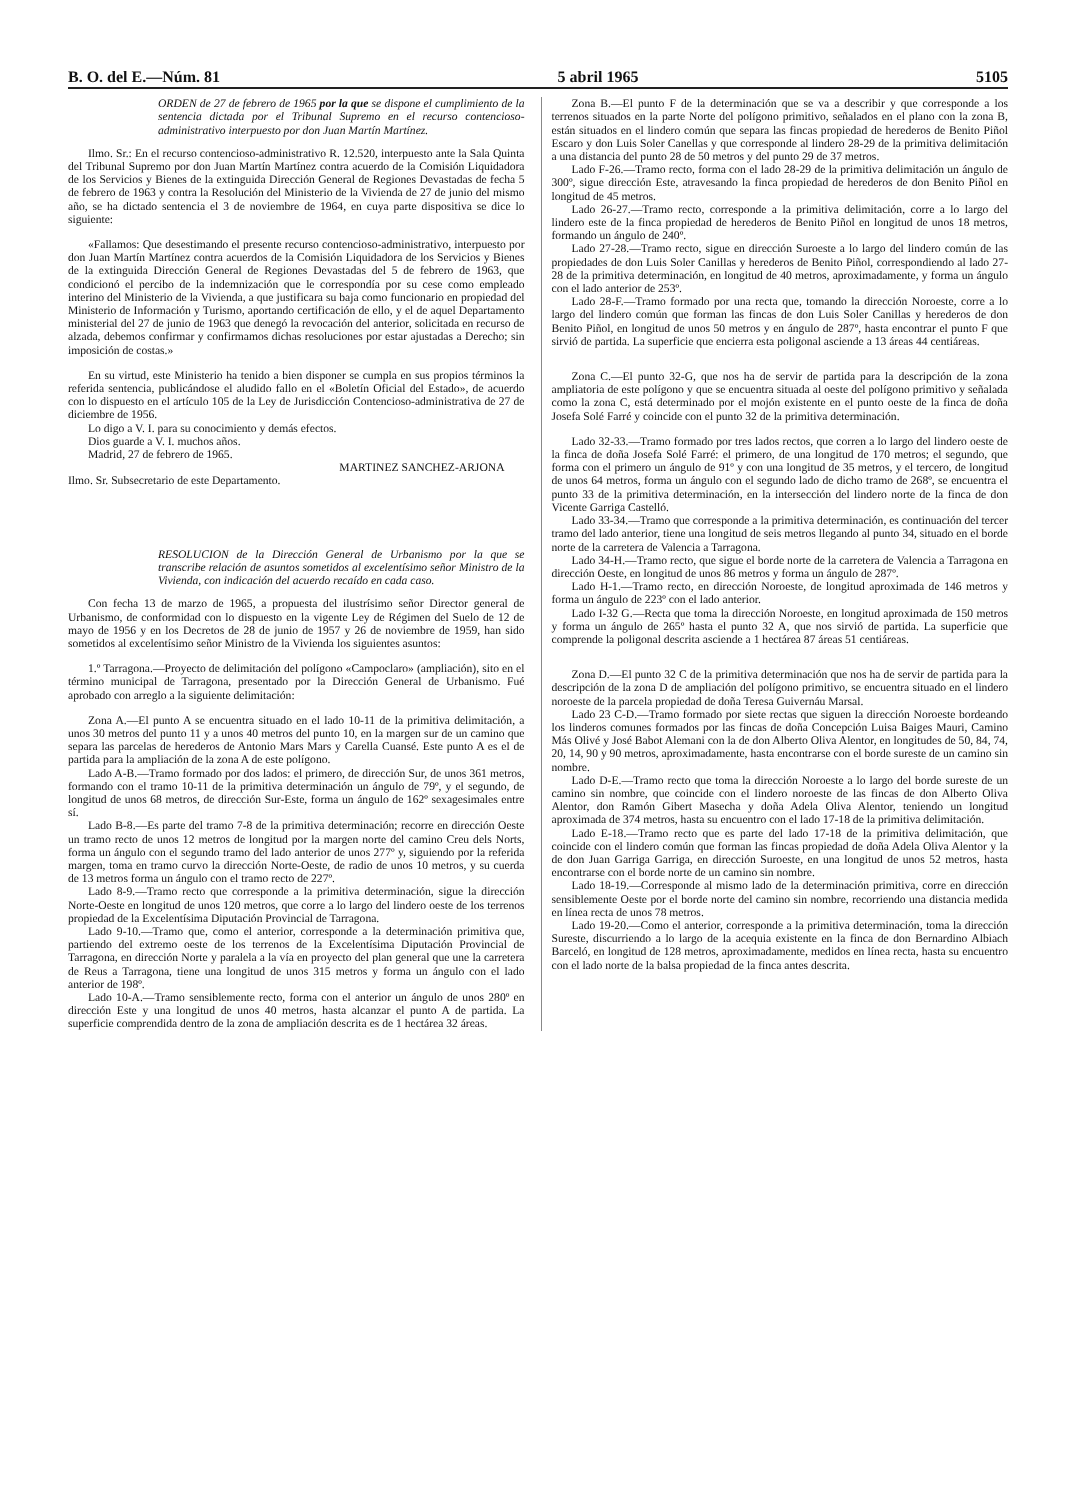B. O. del E.—Núm. 81 5 abril 1965 5105
ORDEN de 27 de febrero de 1965 por la que se dispone el cumplimiento de la sentencia dictada por el Tribunal Supremo en el recurso contencioso-administrativo interpuesto por don Juan Martín Martínez.
Ilmo. Sr.: En el recurso contencioso-administrativo R. 12.520, interpuesto ante la Sala Quinta del Tribunal Supremo por don Juan Martín Martínez contra acuerdo de la Comisión Liquidadora de los Servicios y Bienes de la extinguida Dirección General de Regiones Devastadas de fecha 5 de febrero de 1963 y contra la Resolución del Ministerio de la Vivienda de 27 de junio del mismo año, se ha dictado sentencia el 3 de noviembre de 1964, en cuya parte dispositiva se dice lo siguiente:
«Fallamos: Que desestimando el presente recurso contencioso-administrativo, interpuesto por don Juan Martín Martínez contra acuerdos de la Comisión Liquidadora de los Servicios y Bienes de la extinguida Dirección General de Regiones Devastadas del 5 de febrero de 1963, que condicionó el percibo de la indemnización que le correspondía por su cese como empleado interino del Ministerio de la Vivienda, a que justificara su baja como funcionario en propiedad del Ministerio de Información y Turismo, aportando certificación de ello, y el de aquel Departamento ministerial del 27 de junio de 1963 que denegó la revocación del anterior, solicitada en recurso de alzada, debemos confirmar y confirmamos dichas resoluciones por estar ajustadas a Derecho; sin imposición de costas.»
En su virtud, este Ministerio ha tenido a bien disponer se cumpla en sus propios términos la referida sentencia, publicándose el aludido fallo en el «Boletín Oficial del Estado», de acuerdo con lo dispuesto en el artículo 105 de la Ley de Jurisdicción Contencioso-administrativa de 27 de diciembre de 1956.
Lo digo a V. I. para su conocimiento y demás efectos.
Dios guarde a V. I. muchos años.
Madrid, 27 de febrero de 1965.
MARTINEZ SANCHEZ-ARJONA
Ilmo. Sr. Subsecretario de este Departamento.
RESOLUCION de la Dirección General de Urbanismo por la que se transcribe relación de asuntos sometidos al excelentísimo señor Ministro de la Vivienda, con indicación del acuerdo recaído en cada caso.
Con fecha 13 de marzo de 1965, a propuesta del ilustrísimo señor Director general de Urbanismo, de conformidad con lo dispuesto en la vigente Ley de Régimen del Suelo de 12 de mayo de 1956 y en los Decretos de 28 de junio de 1957 y 26 de noviembre de 1959, han sido sometidos al excelentísimo señor Ministro de la Vivienda los siguientes asuntos:
1.º Tarragona.—Proyecto de delimitación del polígono «Campoclaro» (ampliación), sito en el término municipal de Tarragona, presentado por la Dirección General de Urbanismo. Fué aprobado con arreglo a la siguiente delimitación:
Zona A.—El punto A se encuentra situado en el lado 10-11 de la primitiva delimitación, a unos 30 metros del punto 11 y a unos 40 metros del punto 10, en la margen sur de un camino que separa las parcelas de herederos de Antonio Mars Mars y Carella Cuansé. Este punto A es el de partida para la ampliación de la zona A de este polígono.
Lado A-B.—Tramo formado por dos lados: el primero, de dirección Sur, de unos 361 metros, formando con el tramo 10-11 de la primitiva determinación un ángulo de 79º, y el segundo, de longitud de unos 68 metros, de dirección Sur-Este, forma un ángulo de 162º sexagesimales entre sí.
Lado B-8.—Es parte del tramo 7-8 de la primitiva determinación; recorre en dirección Oeste un tramo recto de unos 12 metros de longitud por la margen norte del camino Creu dels Norts, forma un ángulo con el segundo tramo del lado anterior de unos 277º y, siguiendo por la referida margen, toma en tramo curvo la dirección Norte-Oeste, de radio de unos 10 metros, y su cuerda de 13 metros forma un ángulo con el tramo recto de 227º.
Lado 8-9.—Tramo recto que corresponde a la primitiva determinación, sigue la dirección Norte-Oeste en longitud de unos 120 metros, que corre a lo largo del lindero oeste de los terrenos propiedad de la Excelentísima Diputación Provincial de Tarragona.
Lado 9-10.—Tramo que, como el anterior, corresponde a la determinación primitiva que, partiendo del extremo oeste de los terrenos de la Excelentísima Diputación Provincial de Tarragona, en dirección Norte y paralela a la vía en proyecto del plan general que une la carretera de Reus a Tarragona, tiene una longitud de unos 315 metros y forma un ángulo con el lado anterior de 198º.
Lado 10-A.—Tramo sensiblemente recto, forma con el anterior un ángulo de unos 280º en dirección Este y una longitud de unos 40 metros, hasta alcanzar el punto A de partida. La superficie comprendida dentro de la zona de ampliación descrita es de 1 hectárea 32 áreas.
Zona B.—El punto F de la determinación que se va a describir y que corresponde a los terrenos situados en la parte Norte del polígono primitivo, señalados en el plano con la zona B, están situados en el lindero común que separa las fincas propiedad de herederos de Benito Piñol Escaro y don Luis Soler Canellas y que corresponde al lindero 28-29 de la primitiva delimitación a una distancia del punto 28 de 50 metros y del punto 29 de 37 metros.
Lado F-26.—Tramo recto, forma con el lado 28-29 de la primitiva delimitación un ángulo de 300º, sigue dirección Este, atravesando la finca propiedad de herederos de don Benito Piñol en longitud de 45 metros.
Lado 26-27.—Tramo recto, corresponde a la primitiva delimitación, corre a lo largo del lindero este de la finca propiedad de herederos de Benito Piñol en longitud de unos 18 metros, formando un ángulo de 240º.
Lado 27-28.—Tramo recto, sigue en dirección Suroeste a lo largo del lindero común de las propiedades de don Luis Soler Canillas y herederos de Benito Piñol, correspondiendo al lado 27-28 de la primitiva determinación, en longitud de 40 metros, aproximadamente, y forma un ángulo con el lado anterior de 253º.
Lado 28-F.—Tramo formado por una recta que, tomando la dirección Noroeste, corre a lo largo del lindero común que forman las fincas de don Luis Soler Canillas y herederos de don Benito Piñol, en longitud de unos 50 metros y en ángulo de 287º, hasta encontrar el punto F que sirvió de partida. La superficie que encierra esta poligonal asciende a 13 áreas 44 centiáreas.
Zona C.—El punto 32-G, que nos ha de servir de partida para la descripción de la zona ampliatoria de este polígono y que se encuentra situada al oeste del polígono primitivo y señalada como la zona C, está determinado por el mojón existente en el punto oeste de la finca de doña Josefa Solé Farré y coincide con el punto 32 de la primitiva determinación.
Lado 32-33.—Tramo formado por tres lados rectos, que corren a lo largo del lindero oeste de la finca de doña Josefa Solé Farré: el primero, de una longitud de 170 metros; el segundo, que forma con el primero un ángulo de 91º y con una longitud de 35 metros, y el tercero, de longitud de unos 64 metros, forma un ángulo con el segundo lado de dicho tramo de 268º, se encuentra el punto 33 de la primitiva determinación, en la intersección del lindero norte de la finca de don Vicente Garriga Castelló.
Lado 33-34.—Tramo que corresponde a la primitiva determinación, es continuación del tercer tramo del lado anterior, tiene una longitud de seis metros llegando al punto 34, situado en el borde norte de la carretera de Valencia a Tarragona.
Lado 34-H.—Tramo recto, que sigue el borde norte de la carretera de Valencia a Tarragona en dirección Oeste, en longitud de unos 86 metros y forma un ángulo de 287º.
Lado H-1.—Tramo recto, en dirección Noroeste, de longitud aproximada de 146 metros y forma un ángulo de 223º con el lado anterior.
Lado I-32 G.—Recta que toma la dirección Noroeste, en longitud aproximada de 150 metros y forma un ángulo de 265º hasta el punto 32 A, que nos sirvió de partida. La superficie que comprende la poligonal descrita asciende a 1 hectárea 87 áreas 51 centiáreas.
Zona D.—El punto 32 C de la primitiva determinación que nos ha de servir de partida para la descripción de la zona D de ampliación del polígono primitivo, se encuentra situado en el lindero noroeste de la parcela propiedad de doña Teresa Guivernáu Marsal.
Lado 23 C-D.—Tramo formado por siete rectas que siguen la dirección Noroeste bordeando los linderos comunes formados por las fincas de doña Concepción Luisa Baiges Mauri, Camino Más Olivé y José Babot Alemani con la de don Alberto Oliva Alentor, en longitudes de 50, 84, 74, 20, 14, 90 y 90 metros, aproximadamente, hasta encontrarse con el borde sureste de un camino sin nombre.
Lado D-E.—Tramo recto que toma la dirección Noroeste a lo largo del borde sureste de un camino sin nombre, que coincide con el lindero noroeste de las fincas de don Alberto Oliva Alentor, don Ramón Gibert Masecha y doña Adela Oliva Alentor, teniendo un longitud aproximada de 374 metros, hasta su encuentro con el lado 17-18 de la primitiva delimitación.
Lado E-18.—Tramo recto que es parte del lado 17-18 de la primitiva delimitación, que coincide con el lindero común que forman las fincas propiedad de doña Adela Oliva Alentor y la de don Juan Garriga Garriga, en dirección Suroeste, en una longitud de unos 52 metros, hasta encontrarse con el borde norte de un camino sin nombre.
Lado 18-19.—Corresponde al mismo lado de la determinación primitiva, corre en dirección sensiblemente Oeste por el borde norte del camino sin nombre, recorriendo una distancia medida en línea recta de unos 78 metros.
Lado 19-20.—Como el anterior, corresponde a la primitiva determinación, toma la dirección Sureste, discurriendo a lo largo de la acequia existente en la finca de don Bernardino Albiach Barceló, en longitud de 128 metros, aproximadamente, medidos en línea recta, hasta su encuentro con el lado norte de la balsa propiedad de la finca antes descrita.